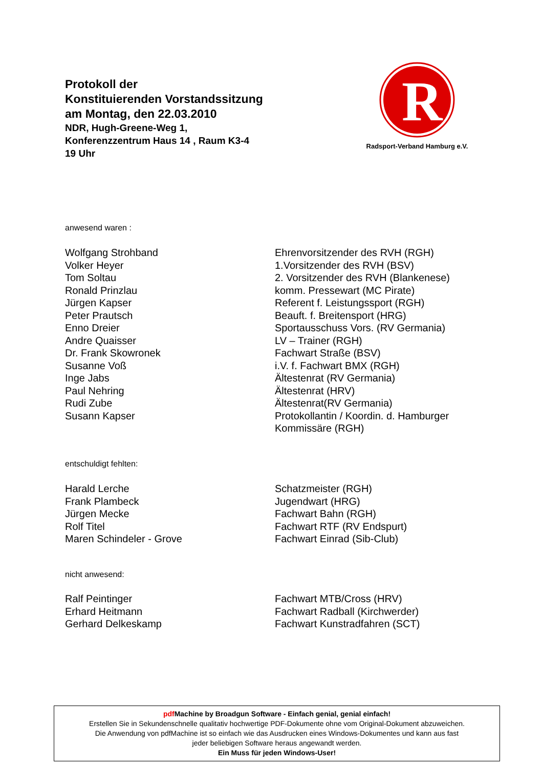Protokoll der
Konstituierenden Vorstandssitzung
am Montag, den 22.03.2010
NDR, Hugh-Greene-Weg 1,
Konferenzzentrum Haus 14 , Raum K3-4
19 Uhr
R
Radsport-Verband Hamburg e.V.
anwesend waren :
Wolfgang Strohband Ehrenvorsitzender des RVH (RGH)
Volker Heyer 1.Vorsitzender des RVH (BSV)
Tom Soltau 2. Vorsitzender des RVH (Blankenese)
Ronald Prinzlau komm. Pressewart (MC Pirate)
Jürgen Kapser Referent f. Leistungssport (RGH)
Peter Prautsch Beauft. f. Breitensport (HRG)
Enno Dreier Sportausschuss Vors. (RV Germania)
Andre Quaisser LV – Trainer (RGH)
Dr. Frank Skowronek Fachwart Straße (BSV)
Susanne Voß i.V. f. Fachwart BMX (RGH)
Inge Jabs Ältestenrat (RV Germania)
Paul Nehring Ältestenrat (HRV)
Rudi Zube Ältestenrat(RV Germania)
Susann Kapser Protokollantin / Koordin. d. Hamburger
Kommissäre (RGH)
entschuldigt fehlten:
Harald Lerche Schatzmeister (RGH)
Frank Plambeck Jugendwart (HRG)
Jürgen Mecke Fachwart Bahn (RGH)
Rolf Titel Fachwart RTF (RV Endspurt)
Maren Schindeler - Grove Fachwart Einrad (Sib-Club)
nicht anwesend:
Ralf Peintinger Fachwart MTB/Cross (HRV)
Erhard Heitmann Fachwart Radball (Kirchwerder)
Gerhard Delkeskamp Fachwart Kunstradfahren (SCT)
pdf Machine by Broadgun Software - Einfach genial, genial einfach!
Erstellen Sie in Sekundenschnelle qualitativ hochwertige PDF-Dokumente ohne vom Original-Dokument abzuweichen.
Die Anwendung von pdfMachine ist so einfach wie das Ausdrucken eines Windows-Dokumentes und kann aus fast
jeder beliebigen Software heraus angewandt werden.
Ein Muss für jeden Windows-User!